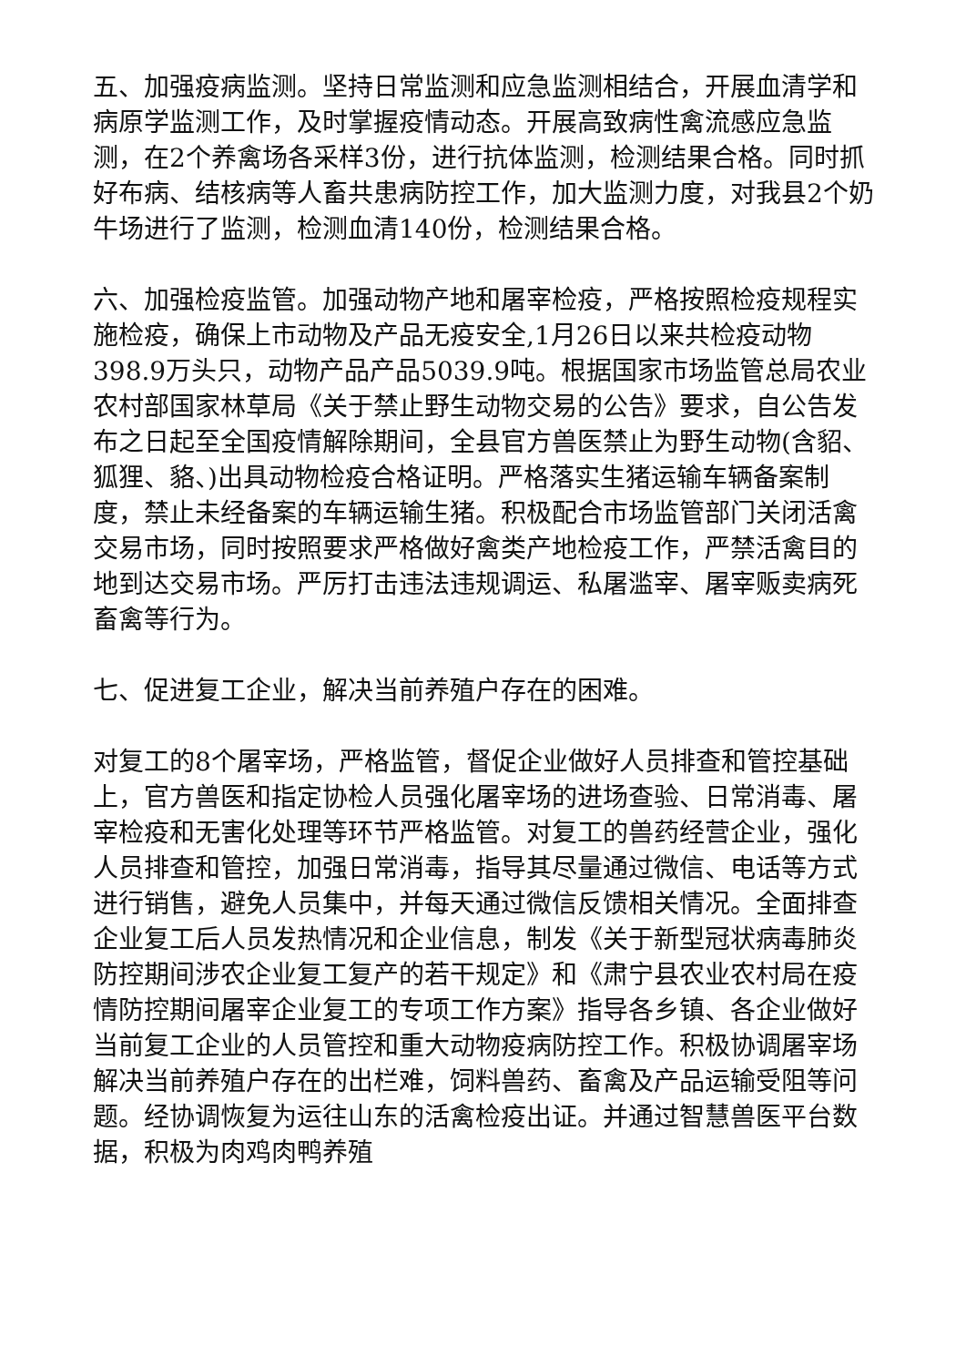五、加强疫病监测。坚持日常监测和应急监测相结合，开展血清学和病原学监测工作，及时掌握疫情动态。开展高致病性禽流感应急监测，在2个养禽场各采样3份，进行抗体监测，检测结果合格。同时抓好布病、结核病等人畜共患病防控工作，加大监测力度，对我县2个奶牛场进行了监测，检测血清140份，检测结果合格。
六、加强检疫监管。加强动物产地和屠宰检疫，严格按照检疫规程实施检疫，确保上市动物及产品无疫安全,1月26日以来共检疫动物398.9万头只，动物产品产品5039.9吨。根据国家市场监管总局农业农村部国家林草局《关于禁止野生动物交易的公告》要求，自公告发布之日起至全国疫情解除期间，全县官方兽医禁止为野生动物(含貂、狐狸、貉、)出具动物检疫合格证明。严格落实生猪运输车辆备案制度，禁止未经备案的车辆运输生猪。积极配合市场监管部门关闭活禽交易市场，同时按照要求严格做好禽类产地检疫工作，严禁活禽目的地到达交易市场。严厉打击违法违规调运、私屠滥宰、屠宰贩卖病死畜禽等行为。
七、促进复工企业，解决当前养殖户存在的困难。
对复工的8个屠宰场，严格监管，督促企业做好人员排查和管控基础上，官方兽医和指定协检人员强化屠宰场的进场查验、日常消毒、屠宰检疫和无害化处理等环节严格监管。对复工的兽药经营企业，强化人员排查和管控，加强日常消毒，指导其尽量通过微信、电话等方式进行销售，避免人员集中，并每天通过微信反馈相关情况。全面排查企业复工后人员发热情况和企业信息，制发《关于新型冠状病毒肺炎防控期间涉农企业复工复产的若干规定》和《肃宁县农业农村局在疫情防控期间屠宰企业复工的专项工作方案》指导各乡镇、各企业做好当前复工企业的人员管控和重大动物疫病防控工作。积极协调屠宰场解决当前养殖户存在的出栏难，饲料兽药、畜禽及产品运输受阻等问题。经协调恢复为运往山东的活禽检疫出证。并通过智慧兽医平台数据，积极为肉鸡肉鸭养殖